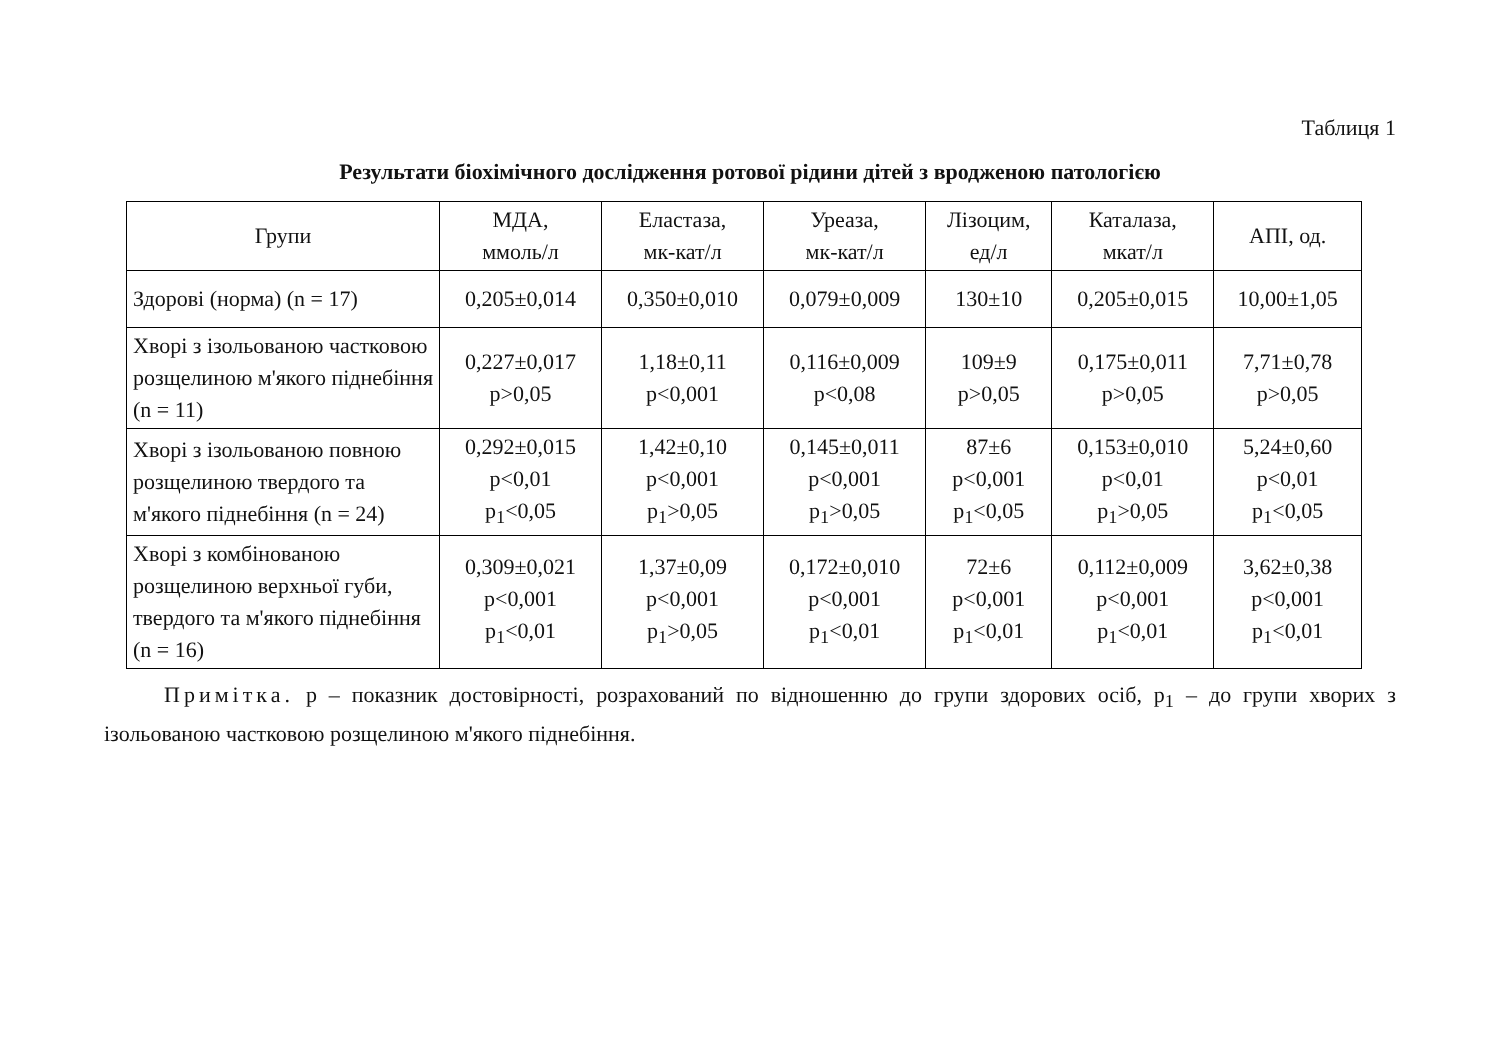Таблиця 1
Результати біохімічного дослідження ротової рідини дітей з вродженою патологією
| Групи | МДА, ммоль/л | Еластаза, мк-кат/л | Уреаза, мк-кат/л | Лізоцим, ед/л | Каталаза, мкат/л | АПІ, од. |
| --- | --- | --- | --- | --- | --- | --- |
| Здорові (норма) (n = 17) | 0,205±0,014 | 0,350±0,010 | 0,079±0,009 | 130±10 | 0,205±0,015 | 10,00±1,05 |
| Хворі з ізольованою частковою розщелиною м'якого піднебіння (n = 11) | 0,227±0,017 p>0,05 | 1,18±0,11 p<0,001 | 0,116±0,009 p<0,08 | 109±9 p>0,05 | 0,175±0,011 p>0,05 | 7,71±0,78 p>0,05 |
| Хворі з ізольованою повною розщелиною твердого та м'якого піднебіння (n = 24) | 0,292±0,015 p<0,01 p<sub>1</sub><0,05 | 1,42±0,10 p<0,001 p<sub>1</sub>>0,05 | 0,145±0,011 p<0,001 p<sub>1</sub>>0,05 | 87±6 p<0,001 p<sub>1</sub><0,05 | 0,153±0,010 p<0,01 p<sub>1</sub>>0,05 | 5,24±0,60 p<0,01 p<sub>1</sub><0,05 |
| Хворі з комбінованою розщелиною верхньої губи, твердого та м'якого піднебіння (n = 16) | 0,309±0,021 p<0,001 p<sub>1</sub><0,01 | 1,37±0,09 p<0,001 p<sub>1</sub>>0,05 | 0,172±0,010 p<0,001 p<sub>1</sub><0,01 | 72±6 p<0,001 p<sub>1</sub><0,01 | 0,112±0,009 p<0,001 p<sub>1</sub><0,01 | 3,62±0,38 p<0,001 p<sub>1</sub><0,01 |
Примітка. р – показник достовірності, розрахований по відношенню до групи здорових осіб, р<sub>1</sub> – до групи хворих з ізольованою частковою розщелиною м'якого піднебіння.